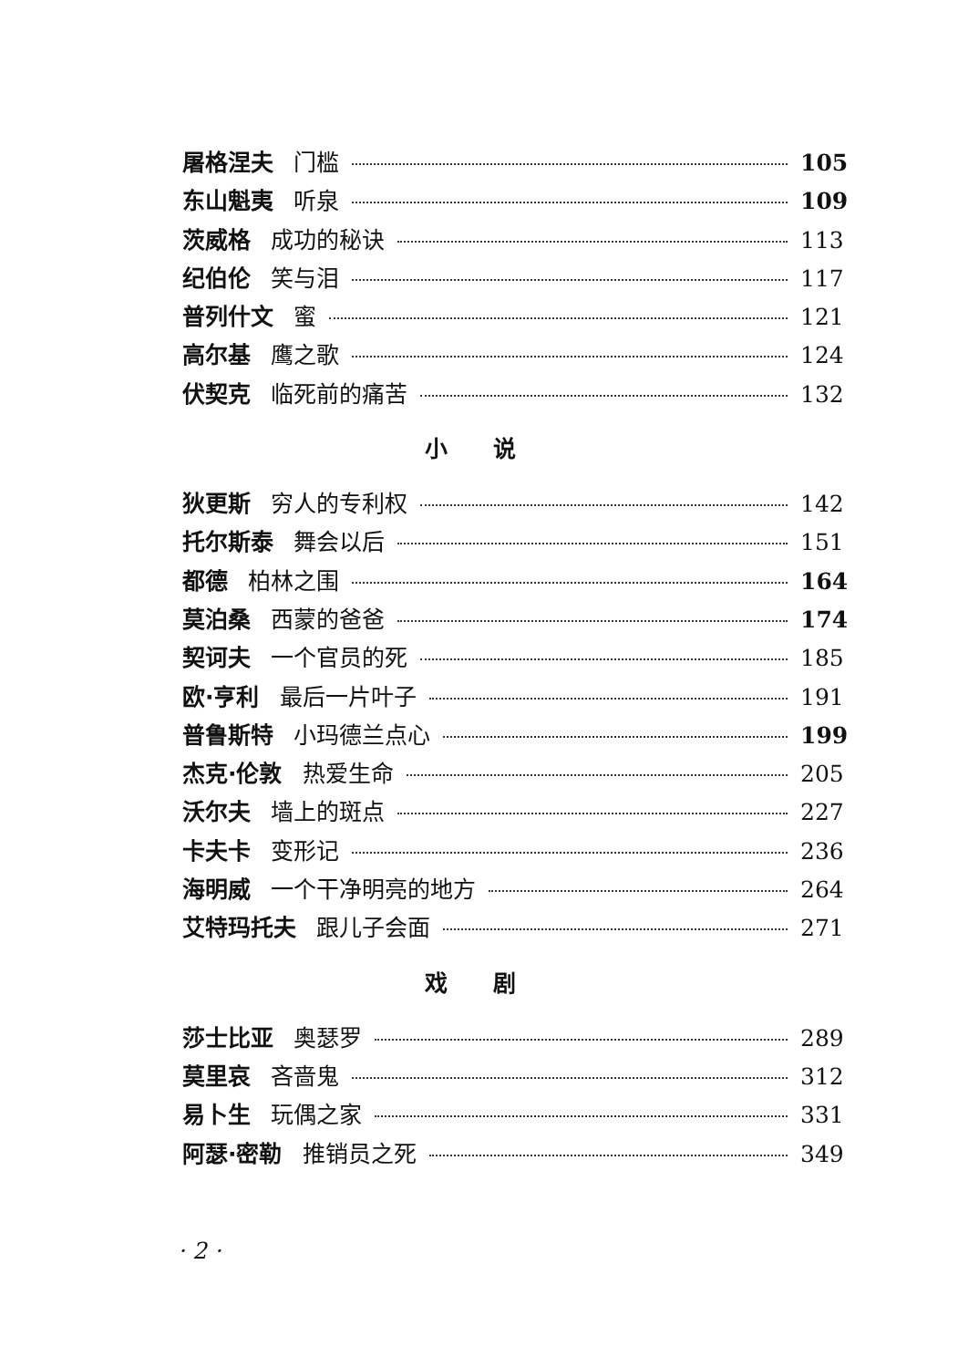屠格涅夫 门槛 105
东山魁夷 听泉 109
茨威格 成功的秘诀 113
纪伯伦 笑与泪 117
普列什文 蜜 121
高尔基 鹰之歌 124
伏契克 临死前的痛苦 132
小说
狄更斯 穷人的专利权 142
托尔斯泰 舞会以后 151
都德 柏林之围 164
莫泊桑 西蒙的爸爸 174
契诃夫 一个官员的死 185
欧·亨利 最后一片叶子 191
普鲁斯特 小玛德兰点心 199
杰克·伦敦 热爱生命 205
沃尔夫 墙上的斑点 227
卡夫卡 变形记 236
海明威 一个干净明亮的地方 264
艾特玛托夫 跟儿子会面 271
戏剧
莎士比亚 奥瑟罗 289
莫里哀 吝啬鬼 312
易卜生 玩偶之家 331
阿瑟·密勒 推销员之死 349
· 2 ·